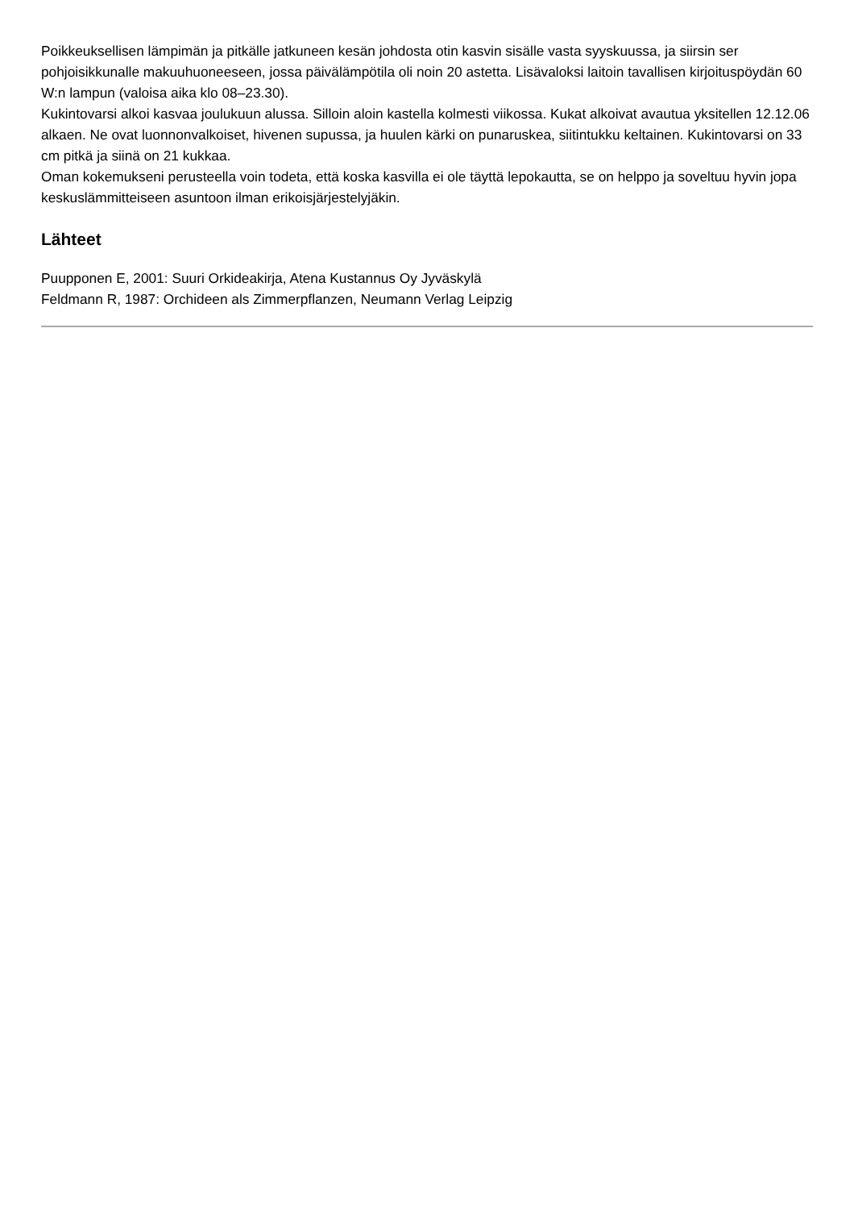Poikkeuksellisen lämpimän ja pitkälle jatkuneen kesän johdosta otin kasvin sisälle vasta syyskuussa, ja siirsin ser pohjoisikkunalle makuuhuoneeseen, jossa päivälämpötila oli noin 20 astetta. Lisävaloksi laitoin tavallisen kirjoituspöydän 60 W:n lampun (valoisa aika klo 08–23.30).
Kukintovarsi alkoi kasvaa joulukuun alussa. Silloin aloin kastella kolmesti viikossa. Kukat alkoivat avautua yksitellen 12.12.06 alkaen. Ne ovat luonnonvalkoiset, hivenen supussa, ja huulen kärki on punaruskea, siitintukku keltainen. Kukintovarsi on 33 cm pitkä ja siinä on 21 kukkaa.
Oman kokemukseni perusteella voin todeta, että koska kasvilla ei ole täyttä lepokautta, se on helppo ja soveltuu hyvin jopa keskuslämmitteiseen asuntoon ilman erikoisjärjestelyjäkin.
Lähteet
Puupponen E, 2001: Suuri Orkideakirja, Atena Kustannus Oy Jyväskylä
Feldmann R, 1987: Orchideen als Zimmerpflanzen, Neumann Verlag Leipzig